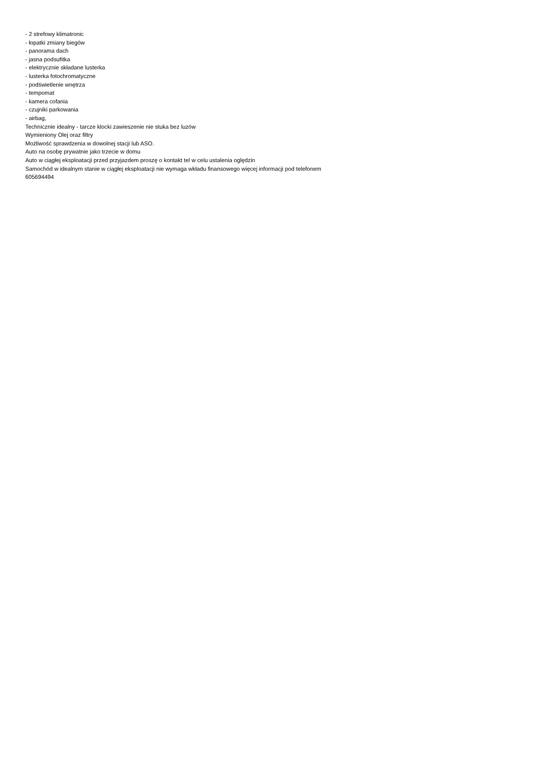- 2 strefowy klimatronic
- łopatki zmiany biegów
- panorama dach
- jasna podsufitka
- elektrycznie składane lusterka
- lusterka fotochromatyczne
- podświetlenie wnętrza
- tempomat
- kamera cofania
- czujniki parkowania
- airbag,
Technicznie idealny - tarcze klocki zawieszenie nie stuka bez luzów
Wymieniony Olej oraz filtry
Możliwość sprawdzenia w dowolnej stacji lub ASO.
Auto na osobę prywatnie jako trzecie w domu
Auto w ciągłej eksploatacji przed przyjazdem proszę o kontakt tel w celu ustalenia oględzin
Samochód w idealnym stanie w ciągłej eksploatacji nie wymaga wkładu finansowego więcej informacji pod telefonem
605694494